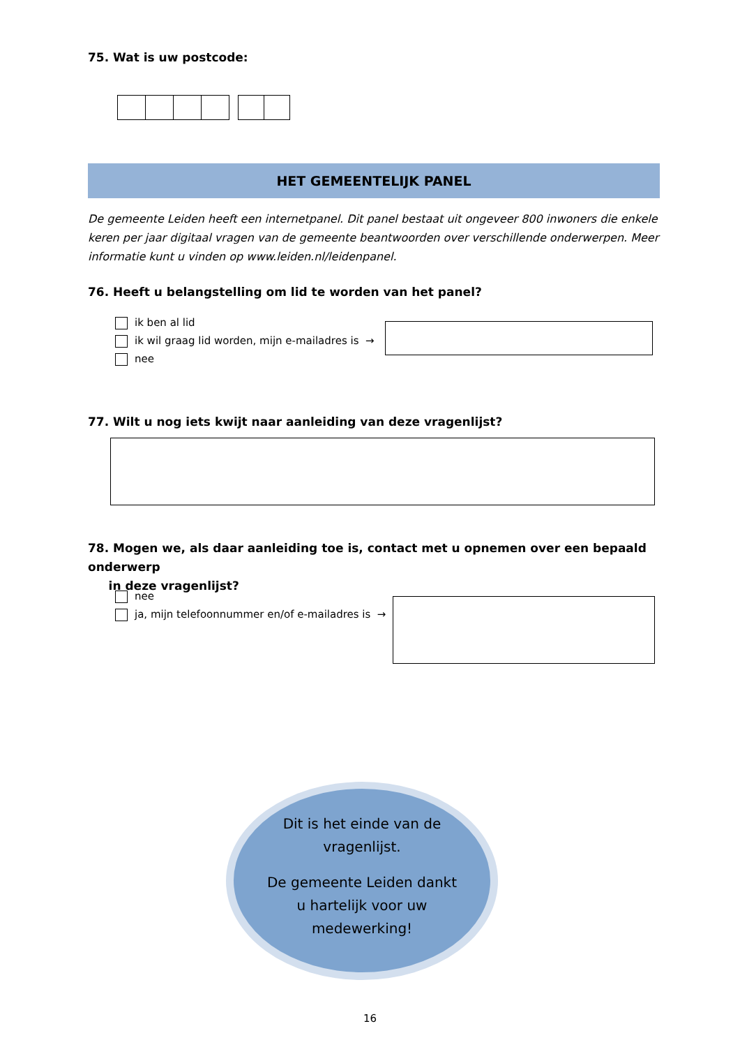75. Wat is uw postcode:
HET GEMEENTELIJK PANEL
De gemeente Leiden heeft een internetpanel. Dit panel bestaat uit ongeveer 800 inwoners die enkele keren per jaar digitaal vragen van de gemeente beantwoorden over verschillende onderwerpen. Meer informatie kunt u vinden op www.leiden.nl/leidenpanel.
76. Heeft u belangstelling om lid te worden van het panel?
ik ben al lid
ik wil graag lid worden, mijn e-mailadres is →
nee
77. Wilt u nog iets kwijt naar aanleiding van deze vragenlijst?
78. Mogen we, als daar aanleiding toe is, contact met u opnemen over een bepaald onderwerp
in deze vragenlijst?
nee
ja, mijn telefoonnummer en/of e-mailadres is →
Dit is het einde van de vragenlijst.
De gemeente Leiden dankt u hartelijk voor uw medewerking!
16